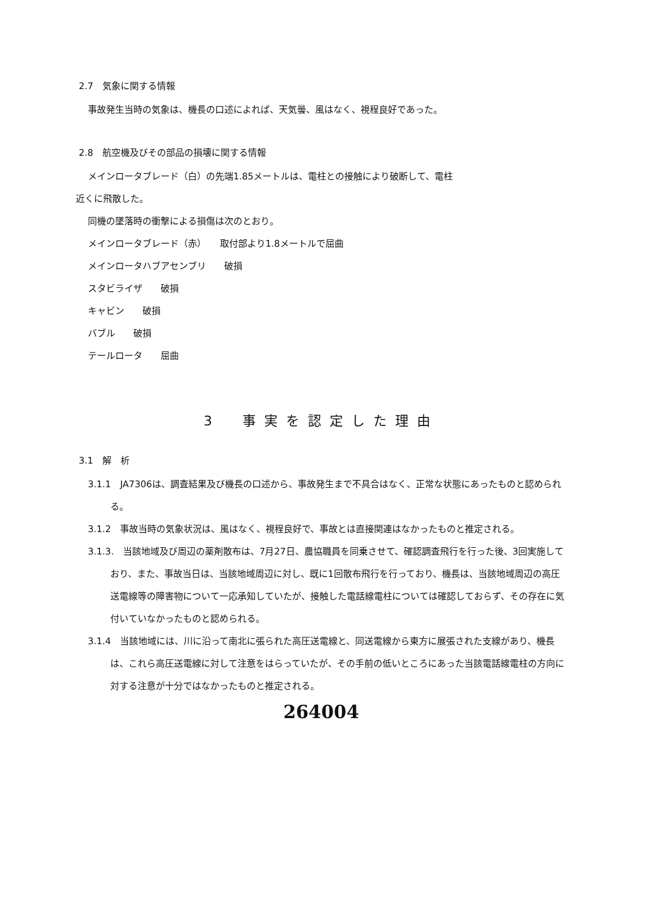2.7　気象に関する情報
事故発生当時の気象は、機長の口述によれば、天気曇、風はなく、視程良好であった。
2.8　航空機及びその部品の損壊に関する情報
メインロータブレード（白）の先端1.85メートルは、電柱との接触により破断して、電柱
近くに飛散した。
同機の墜落時の衝撃による損傷は次のとおり。
メインロータブレード（赤）　　取付部より1.8メートルで屈曲
メインロータハブアセンブリ　　破損
スタビライザ　　破損
キャビン　　破損
バブル　　破損
テールロータ　　屈曲
3　事実を認定した理由
3.1　解　析
3.1.1　JA7306は、調査結果及び機長の口述から、事故発生まで不具合はなく、正常な状態にあったものと認められる。
3.1.2　事故当時の気象状況は、風はなく、視程良好で、事故とは直接関連はなかったものと推定される。
3.1.3.　当該地域及び周辺の薬剤散布は、7月27日、農協職員を同乗させて、確認調査飛行を行った後、3回実施しており、また、事故当日は、当該地域周辺に対し、既に1回散布飛行を行っており、機長は、当該地域周辺の高圧送電線等の障害物について一応承知していたが、接触した電話線電柱については確認しておらず、その存在に気付いていなかったものと認められる。
3.1.4　当該地域には、川に沿って南北に張られた高圧送電線と、同送電線から東方に展張された支線があり、機長は、これら高圧送電線に対して注意をはらっていたが、その手前の低いところにあった当該電話線電柱の方向に対する注意が十分ではなかったものと推定される。
264004